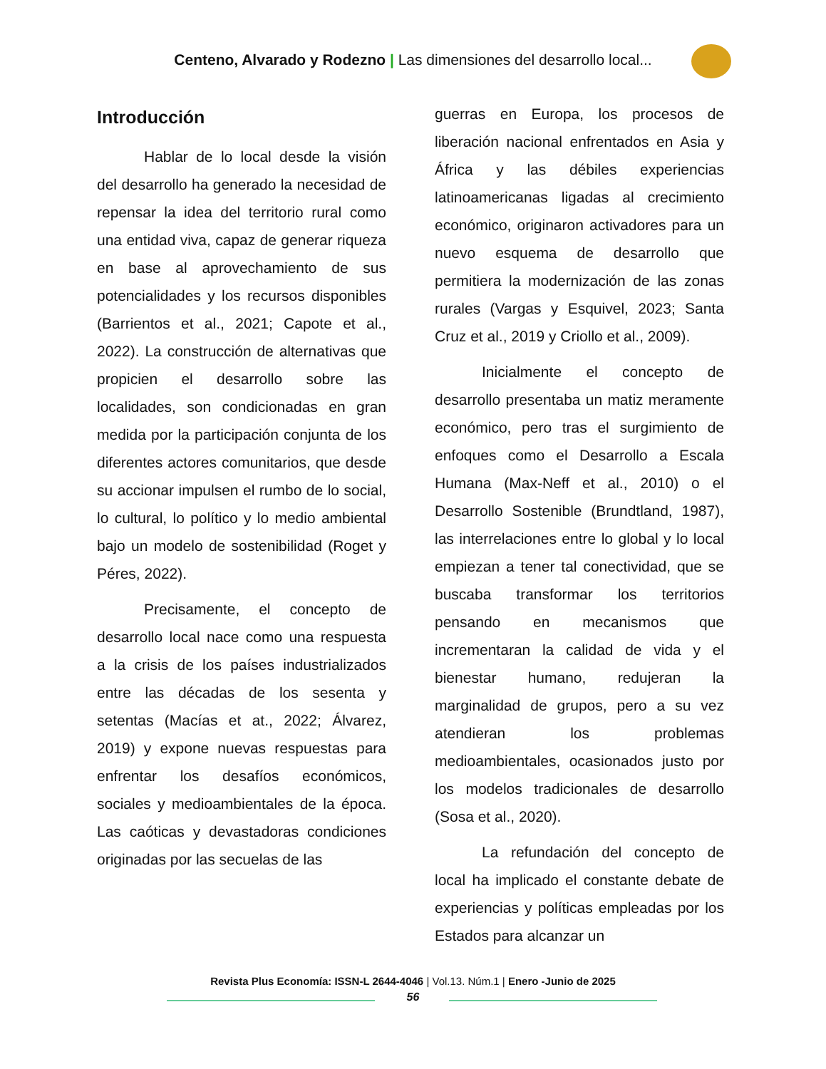Centeno, Alvarado y Rodezno | Las dimensiones del desarrollo local...
Introducción
Hablar de lo local desde la visión del desarrollo ha generado la necesidad de repensar la idea del territorio rural como una entidad viva, capaz de generar riqueza en base al aprovechamiento de sus potencialidades y los recursos disponibles (Barrientos et al., 2021; Capote et al., 2022). La construcción de alternativas que propicien el desarrollo sobre las localidades, son condicionadas en gran medida por la participación conjunta de los diferentes actores comunitarios, que desde su accionar impulsen el rumbo de lo social, lo cultural, lo político y lo medio ambiental bajo un modelo de sostenibilidad (Roget y Péres, 2022).
Precisamente, el concepto de desarrollo local nace como una respuesta a la crisis de los países industrializados entre las décadas de los sesenta y setentas (Macías et at., 2022; Álvarez, 2019) y expone nuevas respuestas para enfrentar los desafíos económicos, sociales y medioambientales de la época. Las caóticas y devastadoras condiciones originadas por las secuelas de las
guerras en Europa, los procesos de liberación nacional enfrentados en Asia y África y las débiles experiencias latinoamericanas ligadas al crecimiento económico, originaron activadores para un nuevo esquema de desarrollo que permitiera la modernización de las zonas rurales (Vargas y Esquivel, 2023; Santa Cruz et al., 2019 y Criollo et al., 2009).
Inicialmente el concepto de desarrollo presentaba un matiz meramente económico, pero tras el surgimiento de enfoques como el Desarrollo a Escala Humana (Max-Neff et al., 2010) o el Desarrollo Sostenible (Brundtland, 1987), las interrelaciones entre lo global y lo local empiezan a tener tal conectividad, que se buscaba transformar los territorios pensando en mecanismos que incrementaran la calidad de vida y el bienestar humano, redujeran la marginalidad de grupos, pero a su vez atendieran los problemas medioambientales, ocasionados justo por los modelos tradicionales de desarrollo (Sosa et al., 2020).
La refundación del concepto de local ha implicado el constante debate de experiencias y políticas empleadas por los Estados para alcanzar un
Revista Plus Economía: ISSN-L 2644-4046 | Vol.13. Núm.1 | Enero -Junio de 2025
56